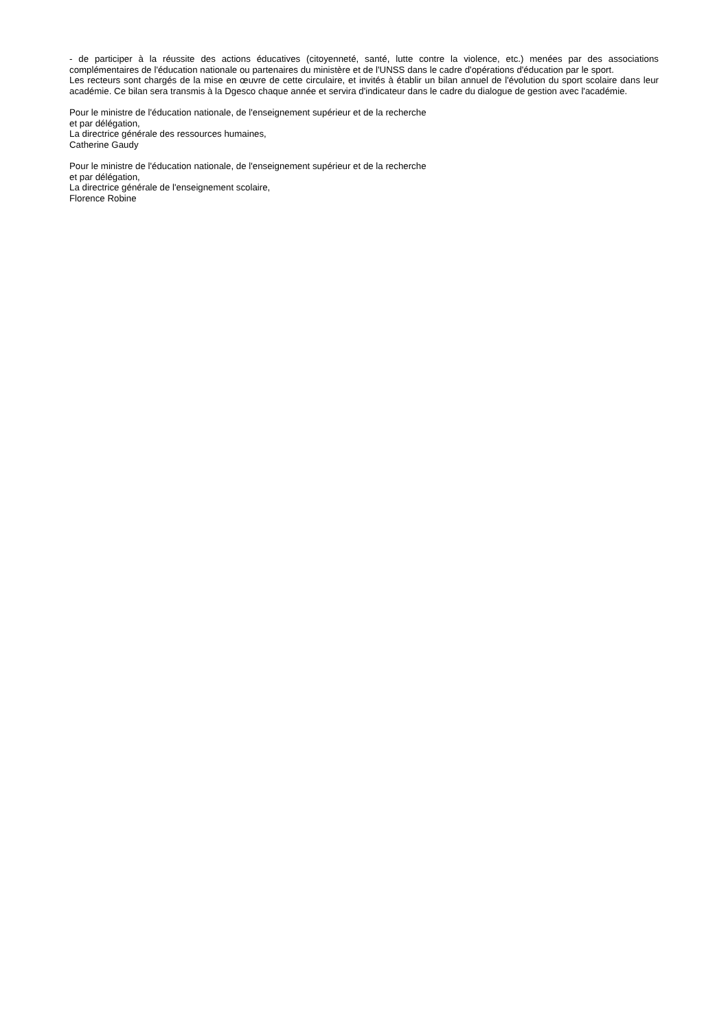- de participer à la réussite des actions éducatives (citoyenneté, santé, lutte contre la violence, etc.) menées par des associations complémentaires de l'éducation nationale ou partenaires du ministère et de l'UNSS dans le cadre d'opérations d'éducation par le sport.
Les recteurs sont chargés de la mise en œuvre de cette circulaire, et invités à établir un bilan annuel de l'évolution du sport scolaire dans leur académie. Ce bilan sera transmis à la Dgesco chaque année et servira d'indicateur dans le cadre du dialogue de gestion avec l'académie.
Pour le ministre de l'éducation nationale, de l'enseignement supérieur et de la recherche
et par délégation,
La directrice générale des ressources humaines,
Catherine Gaudy
Pour le ministre de l'éducation nationale, de l'enseignement supérieur et de la recherche
et par délégation,
La directrice générale de l'enseignement scolaire,
Florence Robine